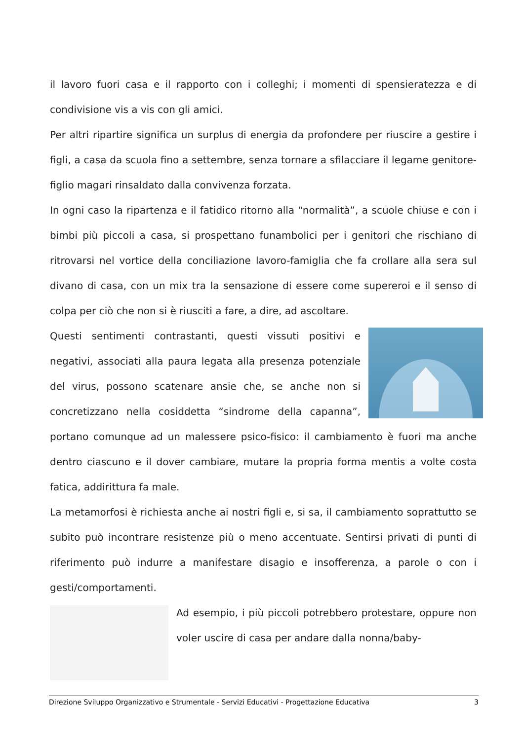il lavoro fuori casa e il rapporto con i colleghi; i momenti di spensieratezza e di condivisione vis a vis con gli amici.
Per altri ripartire significa un surplus di energia da profondere per riuscire a gestire i figli, a casa da scuola fino a settembre, senza tornare a sfilacciare il legame genitore-figlio magari rinsaldato dalla convivenza forzata.
In ogni caso la ripartenza e il fatidico ritorno alla “normalità”, a scuole chiuse e con i bimbi più piccoli a casa, si prospettano funambolici per i genitori che rischiano di ritrovarsi nel vortice della conciliazione lavoro-famiglia che fa crollare alla sera sul divano di casa, con un mix tra la sensazione di essere come supereroi e il senso di colpa per ciò che non si è riusciti a fare, a dire, ad ascoltare.
Questi sentimenti contrastanti, questi vissuti positivi e negativi, associati alla paura legata alla presenza potenziale del virus, possono scatenare ansie che, se anche non si concretizzano nella cosiddetta “sindrome della capanna”, portano comunque ad un malessere psico-fisico: il cambiamento è fuori ma anche dentro ciascuno e il dover cambiare, mutare la propria forma mentis a volte costa fatica, addirittura fa male.
La metamorfosi è richiesta anche ai nostri figli e, si sa, il cambiamento soprattutto se subito può incontrare resistenze più o meno accentuate. Sentirsi privati di punti di riferimento può indurre a manifestare disagio e insofferenza, a parole o con i gesti/comportamenti.
Ad esempio, i più piccoli potrebbero protestare, oppure non voler uscire di casa per andare dalla nonna/baby-
Direzione Sviluppo Organizzativo e Strumentale - Servizi Educativi - Progettazione Educativa 3